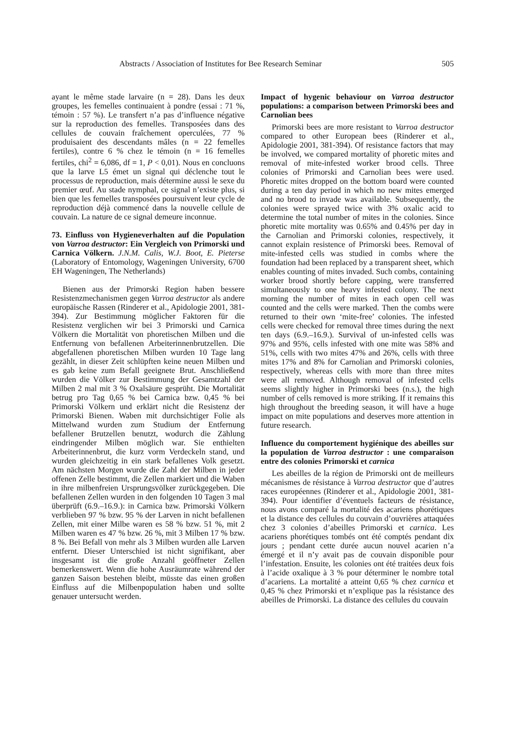Abstracts / Association of Institutes for Bee Research Seminar 505
ayant le même stade larvaire (n = 28). Dans les deux groupes, les femelles continuaient à pondre (essai : 71 %, témoin : 57 %). Le transfert n’a pas d’influence négative sur la reproduction des femelles. Transposées dans des cellules de couvain fraîchement operculées, 77 % produisaient des descendants mâles (n = 22 femelles fertiles), contre 6 % chez le témoin (n = 16 femelles fertiles, chi<sup>2</sup> = 6,086, df = 1, P < 0,01). Nous en concluons que la larve L5 émet un signal qui déclenche tout le processus de reproduction, mais détermine aussi le sexe du premier œuf. Au stade nymphal, ce signal n’existe plus, si bien que les femelles transposées poursuivent leur cycle de reproduction déjà commencé dans la nouvelle cellule de couvain. La nature de ce signal demeure inconnue.
73. Einfluss von Hygieneverhalten auf die Population von Varroa destructor: Ein Vergleich von Primorski und Carnica Völkern. J.N.M. Calis, W.J. Boot, E. Pieterse (Laboratory of Entomology, Wageningen University, 6700 EH Wageningen, The Netherlands)
Bienen aus der Primorski Region haben bessere Resistenzmechanismen gegen Varroa destructor als andere europäische Rassen (Rinderer et al., Apidologie 2001, 381-394). Zur Bestimmung möglicher Faktoren für die Resistenz verglichen wir bei 3 Primorski und Carnica Völkern die Mortalität von phoretischen Milben und die Entfernung von befallenen Arbeiterinnenbrutzellen. Die abgefallenen phoretischen Milben wurden 10 Tage lang gezählt, in dieser Zeit schlüpften keine neuen Milben und es gab keine zum Befall geeignete Brut. Anschließend wurden die Völker zur Bestimmung der Gesamtzahl der Milben 2 mal mit 3 % Oxalsäure gesprüht. Die Mortalität betrug pro Tag 0,65 % bei Carnica bzw. 0,45 % bei Primorski Völkern und erklärt nicht die Resistenz der Primorski Bienen. Waben mit durchsichtiger Folie als Mittelwand wurden zum Studium der Entfernung befallener Brutzellen benutzt, wodurch die Zählung eindringender Milben möglich war. Sie enthielten Arbeiterinnenbrut, die kurz vorm Verdeckeln stand, und wurden gleichzeitig in ein stark befallenes Volk gesetzt. Am nächsten Morgen wurde die Zahl der Milben in jeder offenen Zelle bestimmt, die Zellen markiert und die Waben in ihre milbenfreien Ursprungsvölker zurückgegeben. Die befallenen Zellen wurden in den folgenden 10 Tagen 3 mal überprüft (6.9.–16.9.): in Carnica bzw. Primorski Völkern verblieben 97 % bzw. 95 % der Larven in nicht befallenen Zellen, mit einer Milbe waren es 58 % bzw. 51 %, mit 2 Milben waren es 47 % bzw. 26 %, mit 3 Milben 17 % bzw. 8 %. Bei Befall von mehr als 3 Milben wurden alle Larven entfernt. Dieser Unterschied ist nicht signifikant, aber insgesamt ist die große Anzahl geöffneter Zellen bemerkenswert. Wenn die hohe Ausräumrate während der ganzen Saison bestehen bleibt, müsste das einen großen Einfluss auf die Milbenpopulation haben und sollte genauer untersucht werden.
Impact of hygenic behaviour on Varroa destructor populations: a comparison between Primorski bees and Carnolian bees
Primorski bees are more resistant to Varroa destructor compared to other European bees (Rinderer et al., Apidologie 2001, 381-394). Of resistance factors that may be involved, we compared mortality of phoretic mites and removal of mite-infested worker brood cells. Three colonies of Primorski and Carnolian bees were used. Phoretic mites dropped on the bottom board were counted during a ten day period in which no new mites emerged and no brood to invade was available. Subsequently, the colonies were sprayed twice with 3% oxalic acid to determine the total number of mites in the colonies. Since phoretic mite mortality was 0.65% and 0.45% per day in the Carnolian and Primorski colonies, respectively, it cannot explain resistence of Primorski bees. Removal of mite-infested cells was studied in combs where the foundation had been replaced by a transparent sheet, which enables counting of mites invaded. Such combs, containing worker brood shortly before capping, were transferred simultaneously to one heavy infested colony. The next morning the number of mites in each open cell was counted and the cells were marked. Then the combs were returned to their own ‘mite-free’ colonies. The infested cells were checked for removal three times during the next ten days (6.9.–16.9.). Survival of un-infested cells was 97% and 95%, cells infested with one mite was 58% and 51%, cells with two mites 47% and 26%, cells with three mites 17% and 8% for Carnolian and Primorski colonies, respectively, whereas cells with more than three mites were all removed. Although removal of infested cells seems slightly higher in Primorski bees (n.s.), the high number of cells removed is more striking. If it remains this high throughout the breeding season, it will have a huge impact on mite populations and deserves more attention in future research.
Influence du comportement hygiénique des abeilles sur la population de Varroa destructor : une comparaison entre des colonies Primorski et carnica
Les abeilles de la région de Primorski ont de meilleurs mécanismes de résistance à Varroa destructor que d’autres races européennes (Rinderer et al., Apidologie 2001, 381-394). Pour identifier d’éventuels facteurs de résistance, nous avons comparé la mortalité des acariens phorétiques et la distance des cellules du couvain d’ouvrières attaquées chez 3 colonies d’abeilles Primorski et carnica. Les acariens phorétiques tombés ont été comptés pendant dix jours ; pendant cette durée aucun nouvel acarien n’a émergé et il n’y avait pas de couvain disponible pour l’infestation. Ensuite, les colonies ont été traitées deux fois à l’acide oxalique à 3 % pour déterminer le nombre total d’acariens. La mortalité a atteint 0,65 % chez carnica et 0,45 % chez Primorski et n’explique pas la résistance des abeilles de Primorski. La distance des cellules du couvain